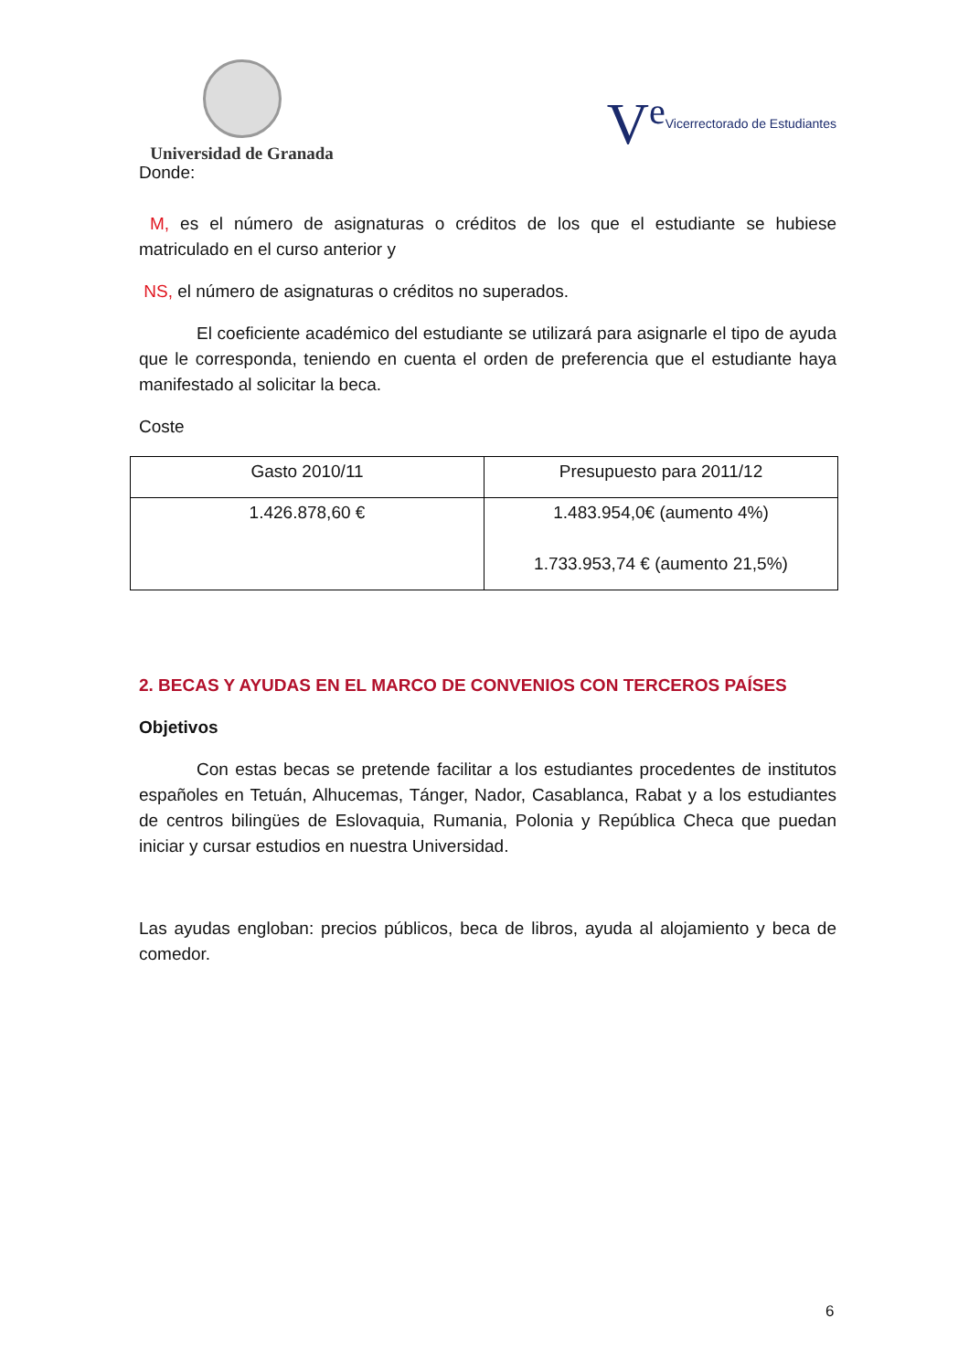Universidad de Granada
V<sup>e</sup> Vicerrectorado de Estudiantes
Donde:
M, es el número de asignaturas o créditos de los que el estudiante se hubiese matriculado en el curso anterior y
NS, el número de asignaturas o créditos no superados.
El coeficiente académico del estudiante se utilizará para asignarle el tipo de ayuda que le corresponda, teniendo en cuenta el orden de preferencia que el estudiante haya manifestado al solicitar la beca.
Coste
| Gasto 2010/11 | Presupuesto para 2011/12 |
| 1.426.878,60 € | 1.483.954,0€ (aumento 4%) 1.733.953,74 € (aumento 21,5%) |
2. BECAS Y AYUDAS EN EL MARCO DE CONVENIOS CON TERCEROS PAÍSES
Objetivos
Con estas becas se pretende facilitar a los estudiantes procedentes de institutos españoles en Tetuán, Alhucemas, Tánger, Nador, Casablanca, Rabat y a los estudiantes de centros bilingües de Eslovaquia, Rumania, Polonia y República Checa que puedan iniciar y cursar estudios en nuestra Universidad.
Las ayudas engloban: precios públicos, beca de libros, ayuda al alojamiento y beca de comedor.
6